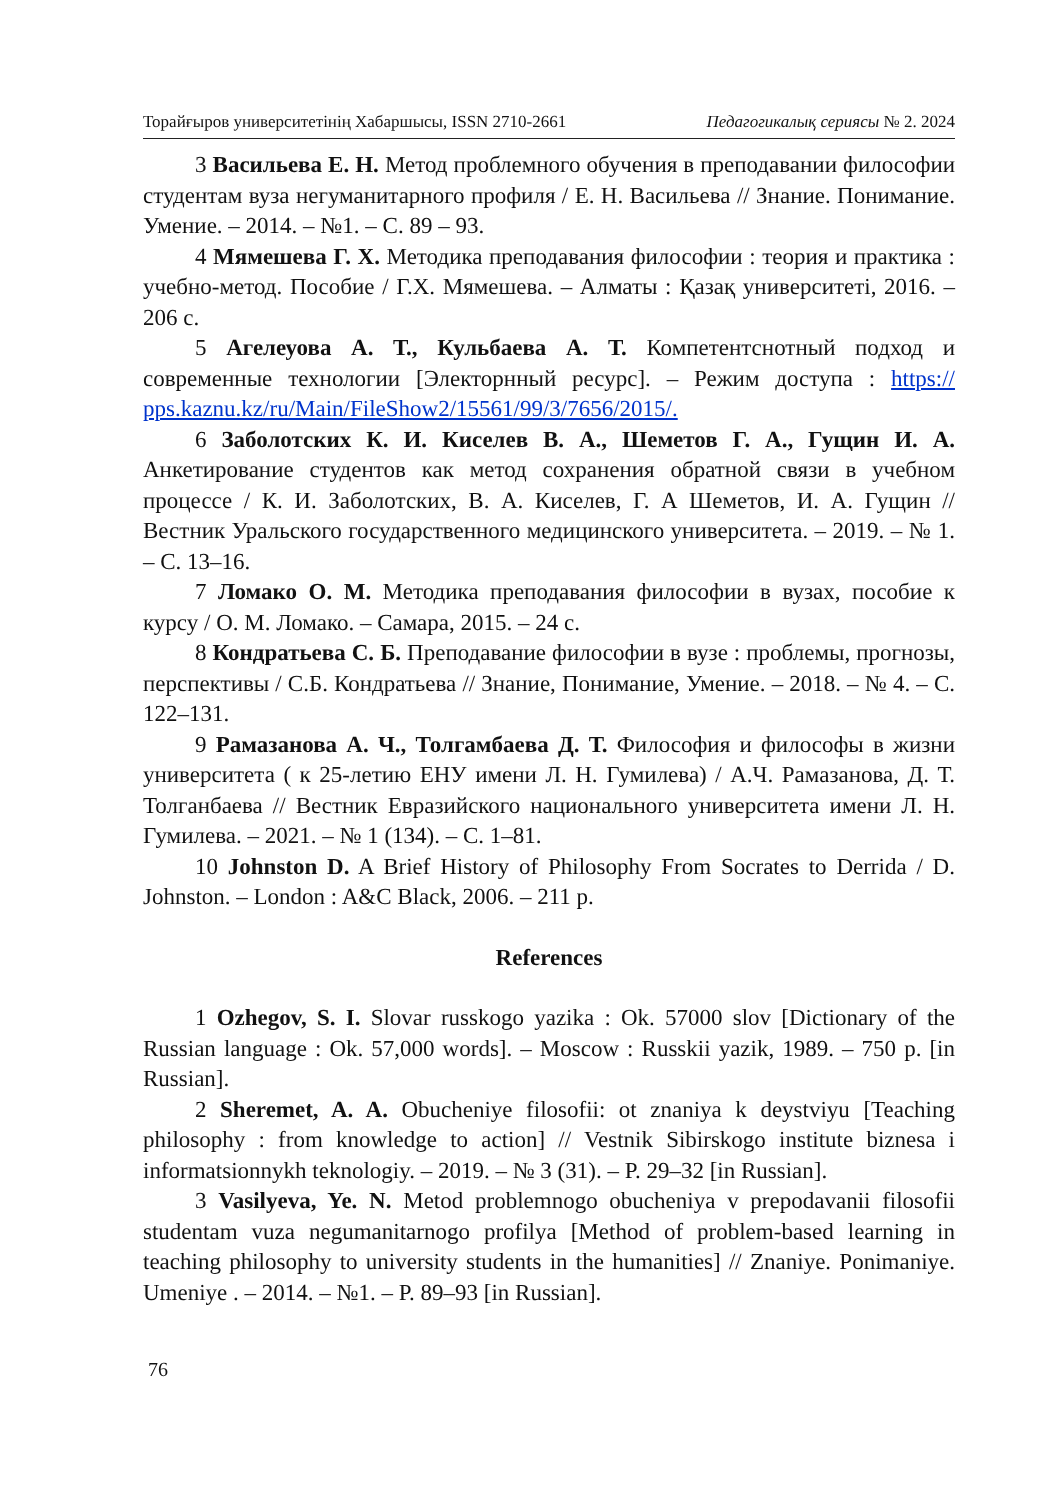Торайғыров университетінің Хабаршысы, ISSN 2710-2661 Педагогикалық сериясы № 2. 2024
3 Васильева Е. Н. Метод проблемного обучения в преподавании философии студентам вуза негуманитарного профиля / Е. Н. Васильева // Знание. Понимание. Умение. – 2014. – №1. – С. 89 – 93.
4 Мямешева Г. Х. Методика преподавания философии : теория и практика : учебно-метод. Пособие / Г.Х. Мямешева. – Алматы : Қазақ университеті, 2016. – 206 с.
5 Агелеуова А. Т., Кульбаева А. Т. Компетентснотный подход и современные технологии [Электорнный ресурс]. – Режим доступа : https:// pps.kaznu.kz/ru/Main/FileShow2/15561/99/3/7656/2015/.
6 Заболотских К. И. Киселев В. А., Шеметов Г. А., Гущин И. А. Анкетирование студентов как метод сохранения обратной связи в учебном процессе / К. И. Заболотских, В. А. Киселев, Г. А Шеметов, И. А. Гущин // Вестник Уральского государственного медицинского университета. – 2019. – № 1. – С. 13–16.
7 Ломако О. М. Методика преподавания философии в вузах, пособие к курсу / О. М. Ломако. – Самара, 2015. – 24 с.
8 Кондратьева С. Б. Преподавание философии в вузе : проблемы, прогнозы, перспективы / С.Б. Кондратьева // Знание, Понимание, Умение. – 2018. – № 4. – С. 122–131.
9 Рамазанова А. Ч., Толгамбаева Д. Т. Философия и философы в жизни университета ( к 25-летию ЕНУ имени Л. Н. Гумилева) / А.Ч. Рамазанова, Д. Т. Толганбаева // Вестник Евразийского национального университета имени Л. Н. Гумилева. – 2021. – № 1 (134). – С. 1–81.
10 Johnston D. A Brief History of Philosophy From Socrates to Derrida / D. Johnston. – London : A&C Black, 2006. – 211 p.
References
1 Ozhegov, S. I. Slovar russkogo yazika : Ok. 57000 slov [Dictionary of the Russian language : Ok. 57,000 words]. – Moscow : Russkii yazik, 1989. – 750 p. [in Russian].
2 Sheremet, A. A. Obucheniye filosofii: ot znaniya k deystviyu [Teaching philosophy : from knowledge to action] // Vestnik Sibirskogo institute biznesa i informatsionnykh teknologiy. – 2019. – № 3 (31). – P. 29–32 [in Russian].
3 Vasilyeva, Ye. N. Metod problemnogo obucheniya v prepodavanii filosofii studentam vuza negumanitarnogo profilya [Method of problem-based learning in teaching philosophy to university students in the humanities] // Znaniye. Ponimaniye. Umeniye . – 2014. – №1. – P. 89–93 [in Russian].
76